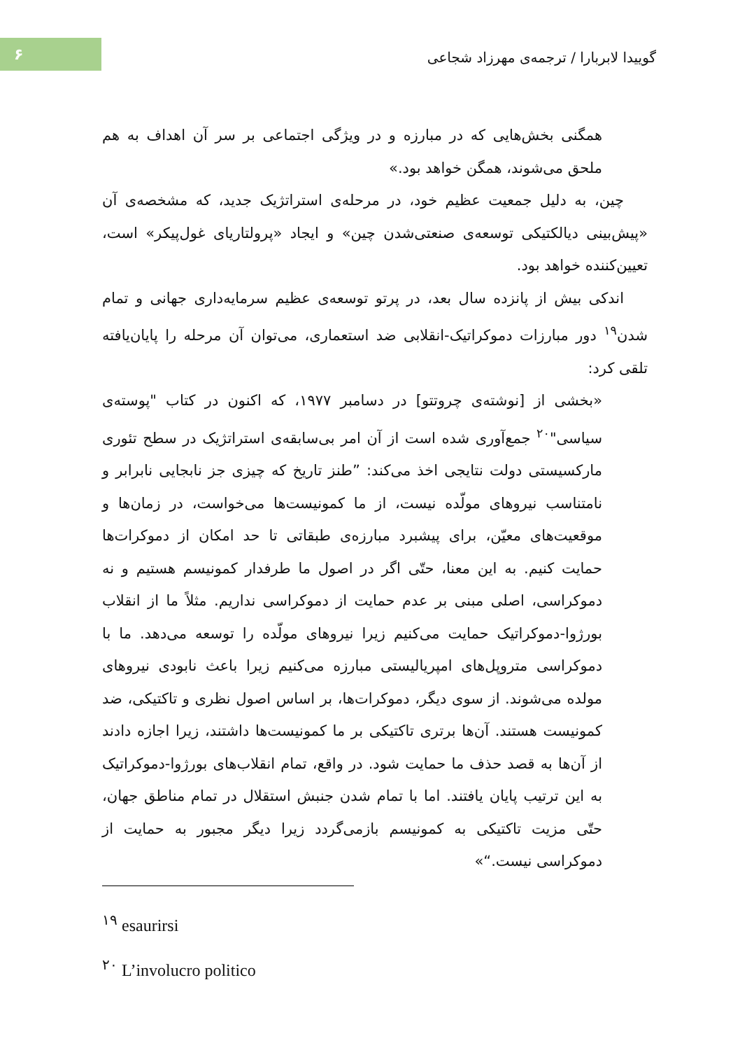۶
گوییدا لابربارا / ترجمه‌ی مهرزاد شجاعی
همگنی بخش‌هایی که در مبارزه و در ویژگی اجتماعی بر سر آن اهداف به هم ملحق می‌شوند، همگن خواهد بود.»
چین، به دلیل جمعیت عظیم خود، در مرحله‌ی استراتژیک جدید، که مشخصه‌ی آن «پیش‌بینی دیالکتیکی توسعه‌ی صنعتی‌شدن چین» و ایجاد «پرولتاریای غول‌پیکر» است، تعیین‌کننده خواهد بود.
اندکی بیش از پانزده سال بعد، در پرتو توسعه‌ی عظیم سرمایه‌داری جهانی و تمام شدن<sup>۱۹</sup> دور مبارزات دموکراتیک-انقلابی ضد استعماری، می‌توان آن مرحله را پایان‌یافته تلقی کرد:
«بخشی از [نوشته‌ی چروتتو] در دسامبر ۱۹۷۷، که اکنون در کتاب "پوسته‌ی سیاسی"<sup>۲۰</sup> جمع‌آوری شده است از آن امر بی‌سابقه‌ی استراتژیک در سطح تئوری مارکسیستی دولت نتایجی اخذ می‌کند: ”طنز تاریخ که چیزی جز نابجایی نابرابر و نامتناسب نیروهای مولّده نیست، از ما کمونیست‌ها می‌خواست، در زمان‌ها و موقعیت‌های معیّن، برای پیشبرد مبارزه‌ی طبقاتی تا حد امکان از دموکرات‌ها حمایت کنیم. به این معنا، حتّی اگر در اصول ما طرفدار کمونیسم هستیم و نه دموکراسی، اصلی مبنی بر عدم حمایت از دموکراسی نداریم. مثلاً ما از انقلاب بورژوا-دموکراتیک حمایت می‌کنیم زیرا نیروهای مولّده را توسعه می‌دهد. ما با دموکراسی متروپل‌های امپریالیستی مبارزه می‌کنیم زیرا باعث نابودی نیروهای مولده می‌شوند. از سوی دیگر، دموکرات‌ها، بر اساس اصول نظری و تاکتیکی، ضد کمونیست هستند. آن‌ها برتری تاکتیکی بر ما کمونیست‌ها داشتند، زیرا اجازه دادند از آن‌ها به قصد حذف ما حمایت شود. در واقع، تمام انقلاب‌های بورژوا-دموکراتیک به این ترتیب پایان یافتند. اما با تمام شدن جنبش استقلال در تمام مناطق جهان، حتّی مزیت تاکتیکی به کمونیسم بازمی‌گردد زیرا دیگر مجبور به حمایت از دموکراسی نیست.“»
<sup>۱۹</sup> esaurirsi
<sup>۲۰</sup> L’involucro politico